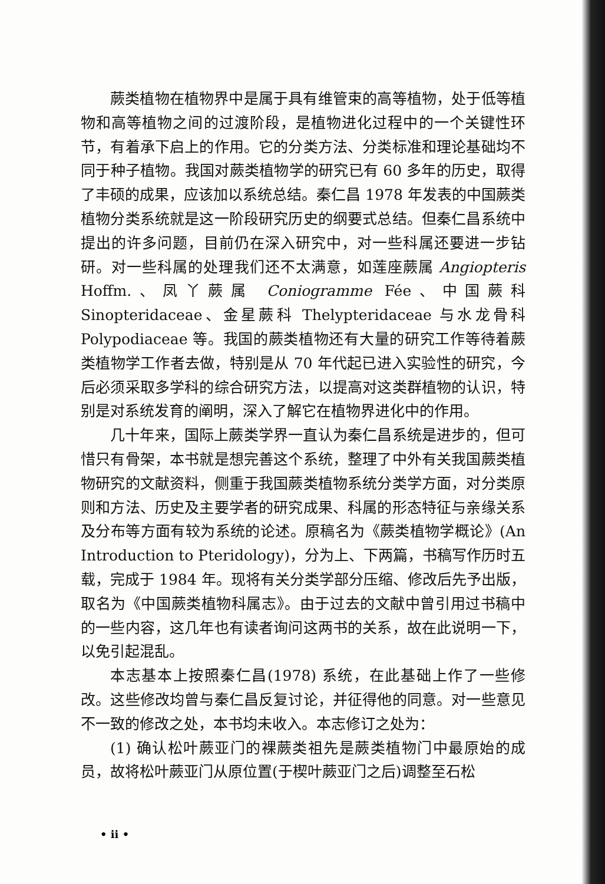蕨类植物在植物界中是属于具有维管束的高等植物，处于低等植物和高等植物之间的过渡阶段，是植物进化过程中的一个关键性环节，有着承下启上的作用。它的分类方法、分类标准和理论基础均不同于种子植物。我国对蕨类植物学的研究已有 60 多年的历史，取得了丰硕的成果，应该加以系统总结。秦仁昌 1978 年发表的中国蕨类植物分类系统就是这一阶段研究历史的纲要式总结。但秦仁昌系统中提出的许多问题，目前仍在深入研究中，对一些科属还要进一步钻研。对一些科属的处理我们还不太满意，如莲座蕨属 Angiopteris Hoffm.、凤丫蕨属 Coniogramme Fée、中国蕨科 Sinopteridaceae、金星蕨科 Thelypteridaceae 与水龙骨科 Polypodiaceae 等。我国的蕨类植物还有大量的研究工作等待着蕨类植物学工作者去做，特别是从 70 年代起已进入实验性的研究，今后必须采取多学科的综合研究方法，以提高对这类群植物的认识，特别是对系统发育的阐明，深入了解它在植物界进化中的作用。
几十年来，国际上蕨类学界一直认为秦仁昌系统是进步的，但可惜只有骨架，本书就是想完善这个系统，整理了中外有关我国蕨类植物研究的文献资料，侧重于我国蕨类植物系统分类学方面，对分类原则和方法、历史及主要学者的研究成果、科属的形态特征与亲缘关系及分布等方面有较为系统的论述。原稿名为《蕨类植物学概论》(An Introduction to Pteridology)，分为上、下两篇，书稿写作历时五载，完成于 1984 年。现将有关分类学部分压缩、修改后先予出版，取名为《中国蕨类植物科属志》。由于过去的文献中曾引用过书稿中的一些内容，这几年也有读者询问这两书的关系，故在此说明一下，以免引起混乱。
本志基本上按照秦仁昌(1978) 系统，在此基础上作了一些修改。这些修改均曾与秦仁昌反复讨论，并征得他的同意。对一些意见不一致的修改之处，本书均未收入。本志修订之处为：
(1) 确认松叶蕨亚门的裸蕨类祖先是蕨类植物门中最原始的成员，故将松叶蕨亚门从原位置(于楔叶蕨亚门之后)调整至石松
• ii •